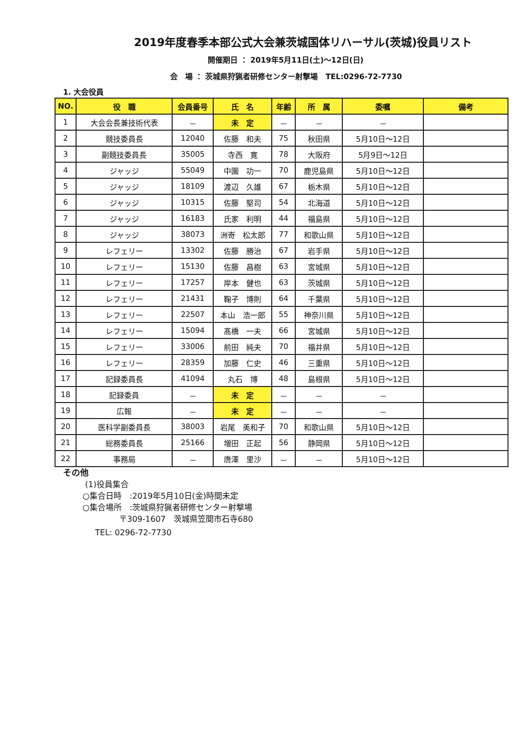2019年度春季本部公式大会兼茨城国体リハーサル(茨城)役員リスト
開催期日 ： 2019年5月11日(土)～12日(日)
会　場 ： 茨城県狩猟者研修センター射撃場　TEL:0296-72-7730
1. 大会役員
| NO. | 役 職 | 会員番号 | 氏 名 | 年齢 | 所 属 | 委嘱 | 備考 |
| --- | --- | --- | --- | --- | --- | --- | --- |
| 1 | 大会会長兼技術代表 | － | 未 定 | － | － | － | |
| 2 | 競技委員長 | 12040 | 佐藤 和夫 | 75 | 秋田県 | 5月10日～12日 | |
| 3 | 副競技委員長 | 35005 | 寺西 寛 | 78 | 大阪府 | 5月9日～12日 | |
| 4 | ジャッジ | 55049 | 中園 功一 | 70 | 鹿児島県 | 5月10日～12日 | |
| 5 | ジャッジ | 18109 | 渡辺 久雄 | 67 | 栃木県 | 5月10日～12日 | |
| 6 | ジャッジ | 10315 | 佐藤 堅司 | 54 | 北海道 | 5月10日～12日 | |
| 7 | ジャッジ | 16183 | 氏家 利明 | 44 | 福島県 | 5月10日～12日 | |
| 8 | ジャッジ | 38073 | 洲嵜 松太郎 | 77 | 和歌山県 | 5月10日～12日 | |
| 9 | レフェリー | 13302 | 佐藤 勝治 | 67 | 岩手県 | 5月10日～12日 | |
| 10 | レフェリー | 15130 | 佐藤 昌樹 | 63 | 宮城県 | 5月10日～12日 | |
| 11 | レフェリー | 17257 | 岸本 健也 | 63 | 茨城県 | 5月10日～12日 | |
| 12 | レフェリー | 21431 | 鞠子 博則 | 64 | 千葉県 | 5月10日～12日 | |
| 13 | レフェリー | 22507 | 本山 浩一郎 | 55 | 神奈川県 | 5月10日～12日 | |
| 14 | レフェリー | 15094 | 髙橋 一夫 | 66 | 宮城県 | 5月10日～12日 | |
| 15 | レフェリー | 33006 | 前田 純夫 | 70 | 福井県 | 5月10日～12日 | |
| 16 | レフェリー | 28359 | 加藤 仁史 | 46 | 三重県 | 5月10日～12日 | |
| 17 | 記録委員長 | 41094 | 丸石 博 | 48 | 島根県 | 5月10日～12日 | |
| 18 | 記録委員 | － | 未 定 | － | － | － | |
| 19 | 広報 | － | 未 定 | － | － | － | |
| 20 | 医科学副委員長 | 38003 | 岩尾 美和子 | 70 | 和歌山県 | 5月10日～12日 | |
| 21 | 総務委員長 | 25166 | 増田 正起 | 56 | 静岡県 | 5月10日～12日 | |
| 22 | 事務局 | － | 唐澤 里沙 | － | － | 5月10日～12日 | |
その他
(1)役員集合
○集合日時　:2019年5月10日(金)時間未定
○集合場所　:茨城県狩猟者研修センター射撃場
〒309-1607　茨城県笠間市石寺680
TEL: 0296-72-7730